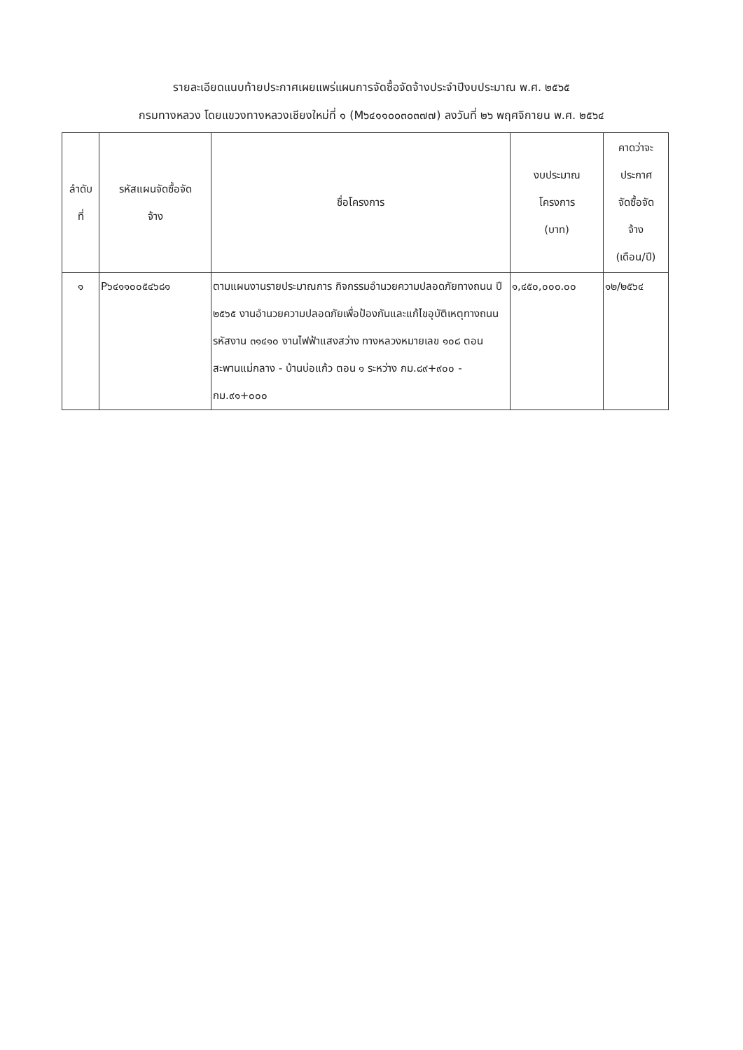รายละเอียดแนบท้ายประกาศเผยแพร่แผนการจัดซื้อจัดจ้างประจำปีงบประมาณ พ.ศ. ๒๕๖๕
กรมทางหลวง โดยแขวงทางหลวงเชียงใหม่ที่ ๑ (M๖๔๑๑๐๐๓๐๓๗๗) ลงวันที่ ๒๖ พฤศจิกายน พ.ศ. ๒๕๖๔
| ลำดับ ที่ | รหัสแผนจัดซื้อจัด จ้าง | ชื่อโครงการ | งบประมาณ โครงการ (บาท) | คาดว่าจะ ประกาศ จัดซื้อจัด จ้าง (เดือน/ปี) |
| --- | --- | --- | --- | --- |
| ๑ | P๖๔๑๑๐๐๕๔๖๘๑ | ตามแผนงานรายประมาณการ กิจกรรมอำนวยความปลอดภัยทางถนน ปี ๒๕๖๕ งานอำนวยความปลอดภัยเพื่อป้องกันและแก้ไขอุบัติเหตุทางถนน รหัสงาน ๓๑๔๑๐ งานไฟฟ้าแสงสว่าง ทางหลวงหมายเลข ๑๐๘ ตอน สะพานแม่กลาง - บ้านบ่อแก้ว ตอน ๑ ระหว่าง กม.๘๙+๙๐๐ - กม.๙๑+๐๐๐ | ๑,๔๕๐,๐๐๐.๐๐ | ๑๒/๒๕๖๔ |